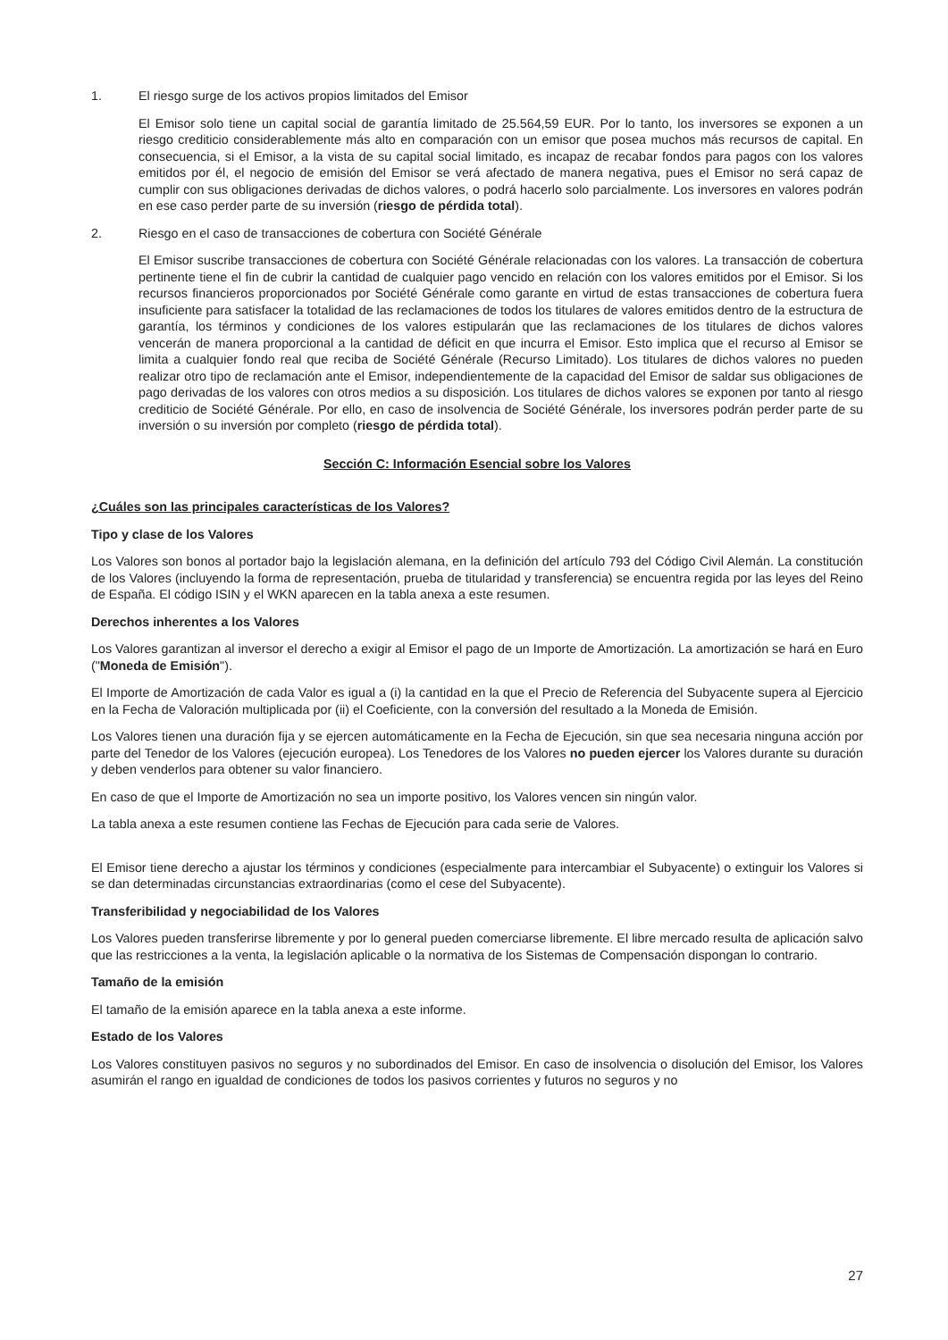1. El riesgo surge de los activos propios limitados del Emisor
El Emisor solo tiene un capital social de garantía limitado de 25.564,59 EUR. Por lo tanto, los inversores se exponen a un riesgo crediticio considerablemente más alto en comparación con un emisor que posea muchos más recursos de capital. En consecuencia, si el Emisor, a la vista de su capital social limitado, es incapaz de recabar fondos para pagos con los valores emitidos por él, el negocio de emisión del Emisor se verá afectado de manera negativa, pues el Emisor no será capaz de cumplir con sus obligaciones derivadas de dichos valores, o podrá hacerlo solo parcialmente. Los inversores en valores podrán en ese caso perder parte de su inversión (riesgo de pérdida total).
2. Riesgo en el caso de transacciones de cobertura con Société Générale
El Emisor suscribe transacciones de cobertura con Société Générale relacionadas con los valores. La transacción de cobertura pertinente tiene el fin de cubrir la cantidad de cualquier pago vencido en relación con los valores emitidos por el Emisor. Si los recursos financieros proporcionados por Société Générale como garante en virtud de estas transacciones de cobertura fuera insuficiente para satisfacer la totalidad de las reclamaciones de todos los titulares de valores emitidos dentro de la estructura de garantía, los términos y condiciones de los valores estipularán que las reclamaciones de los titulares de dichos valores vencerán de manera proporcional a la cantidad de déficit en que incurra el Emisor. Esto implica que el recurso al Emisor se limita a cualquier fondo real que reciba de Société Générale (Recurso Limitado). Los titulares de dichos valores no pueden realizar otro tipo de reclamación ante el Emisor, independientemente de la capacidad del Emisor de saldar sus obligaciones de pago derivadas de los valores con otros medios a su disposición. Los titulares de dichos valores se exponen por tanto al riesgo crediticio de Société Générale. Por ello, en caso de insolvencia de Société Générale, los inversores podrán perder parte de su inversión o su inversión por completo (riesgo de pérdida total).
Sección C: Información Esencial sobre los Valores
¿Cuáles son las principales características de los Valores?
Tipo y clase de los Valores
Los Valores son bonos al portador bajo la legislación alemana, en la definición del artículo 793 del Código Civil Alemán. La constitución de los Valores (incluyendo la forma de representación, prueba de titularidad y transferencia) se encuentra regida por las leyes del Reino de España. El código ISIN y el WKN aparecen en la tabla anexa a este resumen.
Derechos inherentes a los Valores
Los Valores garantizan al inversor el derecho a exigir al Emisor el pago de un Importe de Amortización. La amortización se hará en Euro ("Moneda de Emisión").
El Importe de Amortización de cada Valor es igual a (i) la cantidad en la que el Precio de Referencia del Subyacente supera al Ejercicio en la Fecha de Valoración multiplicada por (ii) el Coeficiente, con la conversión del resultado a la Moneda de Emisión.
Los Valores tienen una duración fija y se ejercen automáticamente en la Fecha de Ejecución, sin que sea necesaria ninguna acción por parte del Tenedor de los Valores (ejecución europea). Los Tenedores de los Valores no pueden ejercer los Valores durante su duración y deben venderlos para obtener su valor financiero.
En caso de que el Importe de Amortización no sea un importe positivo, los Valores vencen sin ningún valor.
La tabla anexa a este resumen contiene las Fechas de Ejecución para cada serie de Valores.
El Emisor tiene derecho a ajustar los términos y condiciones (especialmente para intercambiar el Subyacente) o extinguir los Valores si se dan determinadas circunstancias extraordinarias (como el cese del Subyacente).
Transferibilidad y negociabilidad de los Valores
Los Valores pueden transferirse libremente y por lo general pueden comerciarse libremente. El libre mercado resulta de aplicación salvo que las restricciones a la venta, la legislación aplicable o la normativa de los Sistemas de Compensación dispongan lo contrario.
Tamaño de la emisión
El tamaño de la emisión aparece en la tabla anexa a este informe.
Estado de los Valores
Los Valores constituyen pasivos no seguros y no subordinados del Emisor. En caso de insolvencia o disolución del Emisor, los Valores asumirán el rango en igualdad de condiciones de todos los pasivos corrientes y futuros no seguros y no
27